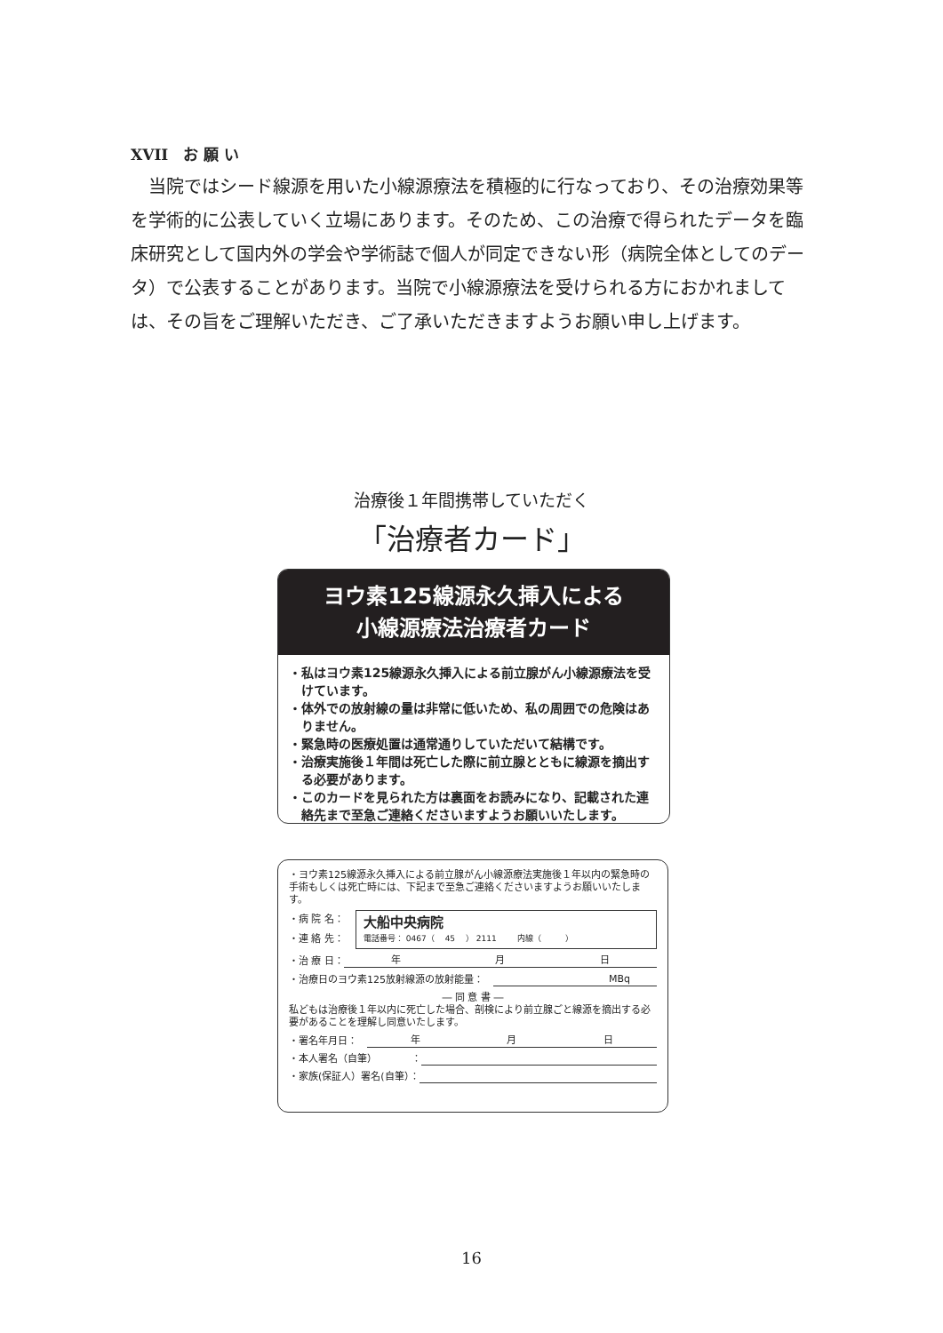XVII　お 願 い
当院ではシード線源を用いた小線源療法を積極的に行なっており、その治療効果等を学術的に公表していく立場にあります。そのため、この治療で得られたデータを臨床研究として国内外の学会や学術誌で個人が同定できない形（病院全体としてのデータ）で公表することがあります。当院で小線源療法を受けられる方におかれましては、その旨をご理解いただき、ご了承いただきますようお願い申し上げます。
治療後１年間携帯していただく
「治療者カード」
ヨウ素125線源永久挿入による
小線源療法治療者カード
・私はヨウ素125線源永久挿入による前立腺がん小線源療法を受けています。
・体外での放射線の量は非常に低いため、私の周囲での危険はありません。
・緊急時の医療処置は通常通りしていただいて結構です。
・治療実施後１年間は死亡した際に前立腺とともに線源を摘出する必要があります。
・このカードを見られた方は裏面をお読みになり、記載された連絡先まで至急ご連絡くださいますようお願いいたします。
・ヨウ素125線源永久挿入による前立腺がん小線源療法実施後１年以内の緊急時の手術もしくは死亡時には、下記まで至急ご連絡くださいますようお願いいたします。
・病 院 名：
・連 絡 先：
大船中央病院
電話番号： 0467（　 45 　） 2111 　　 内線（　　　）
・治 療 日： 年 月 日
・治療日のヨウ素125放射線源の放射能量：　MBq
― 同 意 書 ―
私どもは治療後１年以内に死亡した場合、剖検により前立腺ごと線源を摘出する必要があることを理解し同意いたします。
・署名年月日：　年 月 日
・本人署名（自筆）　　　　：
・家族(保証人）署名(自筆）：
16